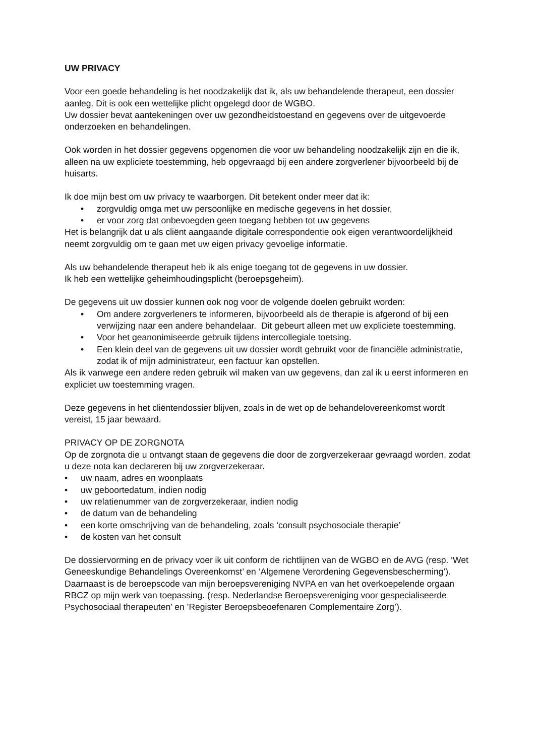UW PRIVACY
Voor een goede behandeling is het noodzakelijk dat ik, als uw behandelende therapeut, een dossier aanleg. Dit is ook een wettelijke plicht opgelegd door de WGBO.
Uw dossier bevat aantekeningen over uw gezondheidstoestand en gegevens over de uitgevoerde onderzoeken en behandelingen.
Ook worden in het dossier gegevens opgenomen die voor uw behandeling noodzakelijk zijn en die ik, alleen na uw expliciete toestemming, heb opgevraagd bij een andere zorgverlener bijvoorbeeld bij de huisarts.
Ik doe mijn best om uw privacy te waarborgen. Dit betekent onder meer dat ik:
• zorgvuldig omga met uw persoonlijke en medische gegevens in het dossier,
• er voor zorg dat onbevoegden geen toegang hebben tot uw gegevens
Het is belangrijk dat u als cliënt aangaande digitale correspondentie ook eigen verantwoordelijkheid neemt zorgvuldig om te gaan met uw eigen privacy gevoelige informatie.
Als uw behandelende therapeut heb ik als enige toegang tot de gegevens in uw dossier.
Ik heb een wettelijke geheimhoudingsplicht (beroepsgeheim).
De gegevens uit uw dossier kunnen ook nog voor de volgende doelen gebruikt worden:
• Om andere zorgverleners te informeren, bijvoorbeeld als de therapie is afgerond of bij een verwijzing naar een andere behandelaar. Dit gebeurt alleen met uw expliciete toestemming.
• Voor het geanonimiseerde gebruik tijdens intercollegiale toetsing.
• Een klein deel van de gegevens uit uw dossier wordt gebruikt voor de financiële administratie, zodat ik of mijn administrateur, een factuur kan opstellen.
Als ik vanwege een andere reden gebruik wil maken van uw gegevens, dan zal ik u eerst informeren en expliciet uw toestemming vragen.
Deze gegevens in het cliëntendossier blijven, zoals in de wet op de behandelovereenkomst wordt vereist, 15 jaar bewaard.
PRIVACY OP DE ZORGNOTA
Op de zorgnota die u ontvangt staan de gegevens die door de zorgverzekeraar gevraagd worden, zodat u deze nota kan declareren bij uw zorgverzekeraar.
• uw naam, adres en woonplaats
• uw geboortedatum, indien nodig
• uw relatienummer van de zorgverzekeraar, indien nodig
• de datum van de behandeling
• een korte omschrijving van de behandeling, zoals ‘consult psychosociale therapie’
• de kosten van het consult
De dossiervorming en de privacy voer ik uit conform de richtlijnen van de WGBO en de AVG (resp. ‘Wet Geneeskundige Behandelings Overeenkomst’ en ‘Algemene Verordening Gegevensbescherming’).
Daarnaast is de beroepscode van mijn beroepsvereniging NVPA en van het overkoepelende orgaan RBCZ op mijn werk van toepassing. (resp. Nederlandse Beroepsvereniging voor gespecialiseerde Psychosociaal therapeuten’ en ’Register Beroepsbeoefenaren Complementaire Zorg’).